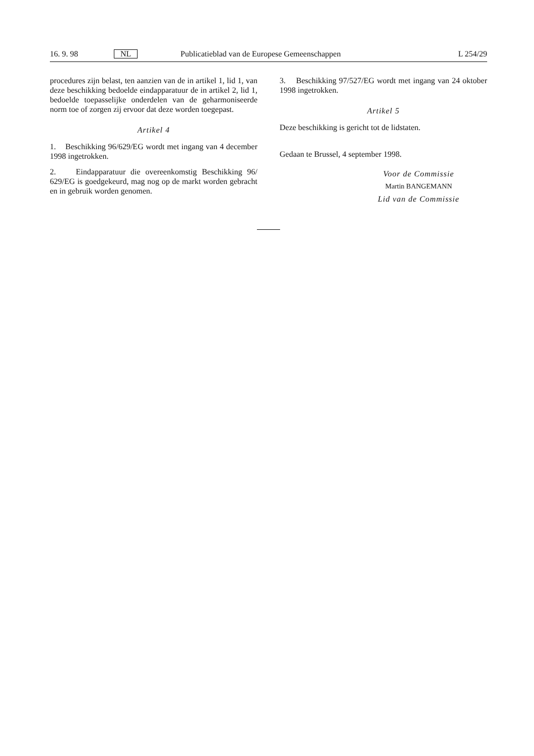16. 9. 98 NL Publicatieblad van de Europese Gemeenschappen L 254/29
procedures zijn belast, ten aanzien van de in artikel 1, lid 1, van deze beschikking bedoelde eindapparatuur de in artikel 2, lid 1, bedoelde toepasselijke onderdelen van de geharmoniseerde norm toe of zorgen zij ervoor dat deze worden toegepast.
Artikel 4
1. Beschikking 96/629/EG wordt met ingang van 4 december 1998 ingetrokken.
2. Eindapparatuur die overeenkomstig Beschikking 96/ 629/EG is goedgekeurd, mag nog op de markt worden gebracht en in gebruik worden genomen.
3. Beschikking 97/527/EG wordt met ingang van 24 oktober 1998 ingetrokken.
Artikel 5
Deze beschikking is gericht tot de lidstaten.
Gedaan te Brussel, 4 september 1998.
Voor de Commissie
Martin BANGEMANN
Lid van de Commissie